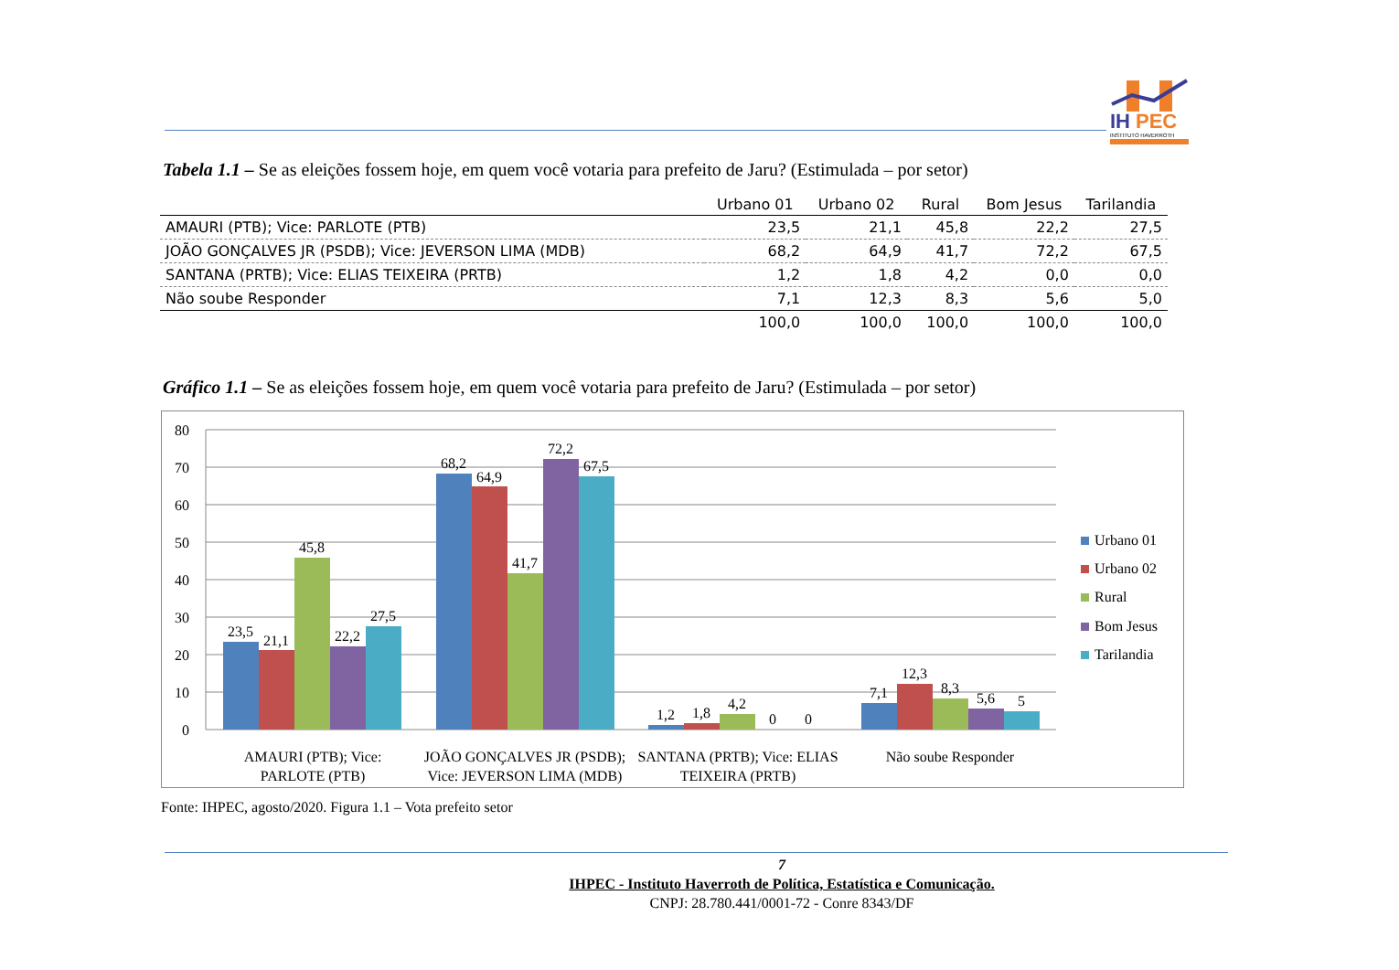IH
PEC
INSTITUTO HAVERROTH
Tabela 1.1 – Se as eleições fossem hoje, em quem você votaria para prefeito de Jaru? (Estimulada – por setor)
| | Urbano 01 | Urbano 02 | Rural | Bom Jesus | Tarilandia |
| --- | --- | --- | --- | --- | --- |
| AMAURI (PTB); Vice: PARLOTE (PTB) | 23,5 | 21,1 | 45,8 | 22,2 | 27,5 |
| JOÃO GONÇALVES JR (PSDB); Vice: JEVERSON LIMA (MDB) | 68,2 | 64,9 | 41,7 | 72,2 | 67,5 |
| SANTANA (PRTB); Vice: ELIAS TEIXEIRA (PRTB) | 1,2 | 1,8 | 4,2 | 0,0 | 0,0 |
| Não soube Responder | 7,1 | 12,3 | 8,3 | 5,6 | 5,0 |
| | 100,0 | 100,0 | 100,0 | 100,0 | 100,0 |
Gráfico 1.1 – Se as eleições fossem hoje, em quem você votaria para prefeito de Jaru? (Estimulada – por setor)
80
70
60
50
40
30
20
10
0
23,5
21,1
45,8
22,2
27,5
68,2
64,9
41,7
72,2
67,5
1,2
1,8
4,2
0
0
7,1
12,3
8,3
5,6
5
AMAURI (PTB); Vice:
PARLOTE (PTB)
JOÃO GONÇALVES JR (PSDB);
Vice: JEVERSON LIMA (MDB)
SANTANA (PRTB); Vice: ELIAS
TEIXEIRA (PRTB)
Não soube Responder
Urbano 01
Urbano 02
Rural
Bom Jesus
Tarilandia
Fonte: IHPEC, agosto/2020. Figura 1.1 – Vota prefeito setor
7
IHPEC - Instituto Haverroth de Política, Estatística e Comunicação.
CNPJ: 28.780.441/0001-72 - Conre 8343/DF